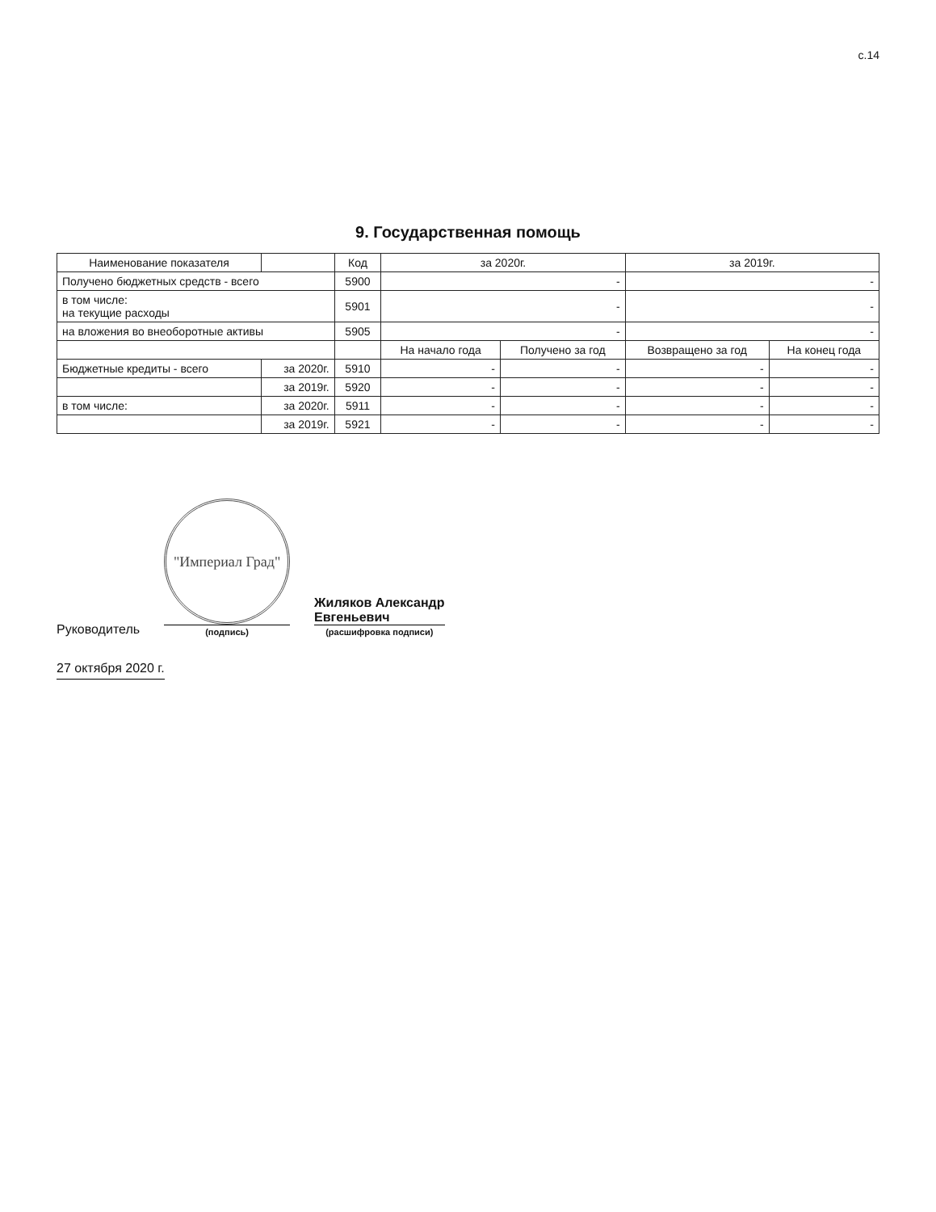с.14
9. Государственная помощь
| Наименование показателя | | Код | за 2020г. | | за 2019г. | |
| --- | --- | --- | --- | --- | --- | --- |
| Получено бюджетных средств - всего | | 5900 | - | | - | |
| в том числе: на текущие расходы | | 5901 | - | | - | |
| на вложения во внеоборотные активы | | 5905 | - | | - | |
| | | | На начало года | Получено за год | Возвращено за год | На конец года |
| Бюджетные кредиты - всего | за 2020г. | 5910 | - | - | - | - |
| | за 2019г. | 5920 | - | - | - | - |
| в том числе: | за 2020г. | 5911 | - | - | - | - |
| | за 2019г. | 5921 | - | - | - | - |
Руководитель
"Империал Град"
(подпись)
Жиляков Александр
Евгеньевич
(расшифровка подписи)
27 октября 2020 г.